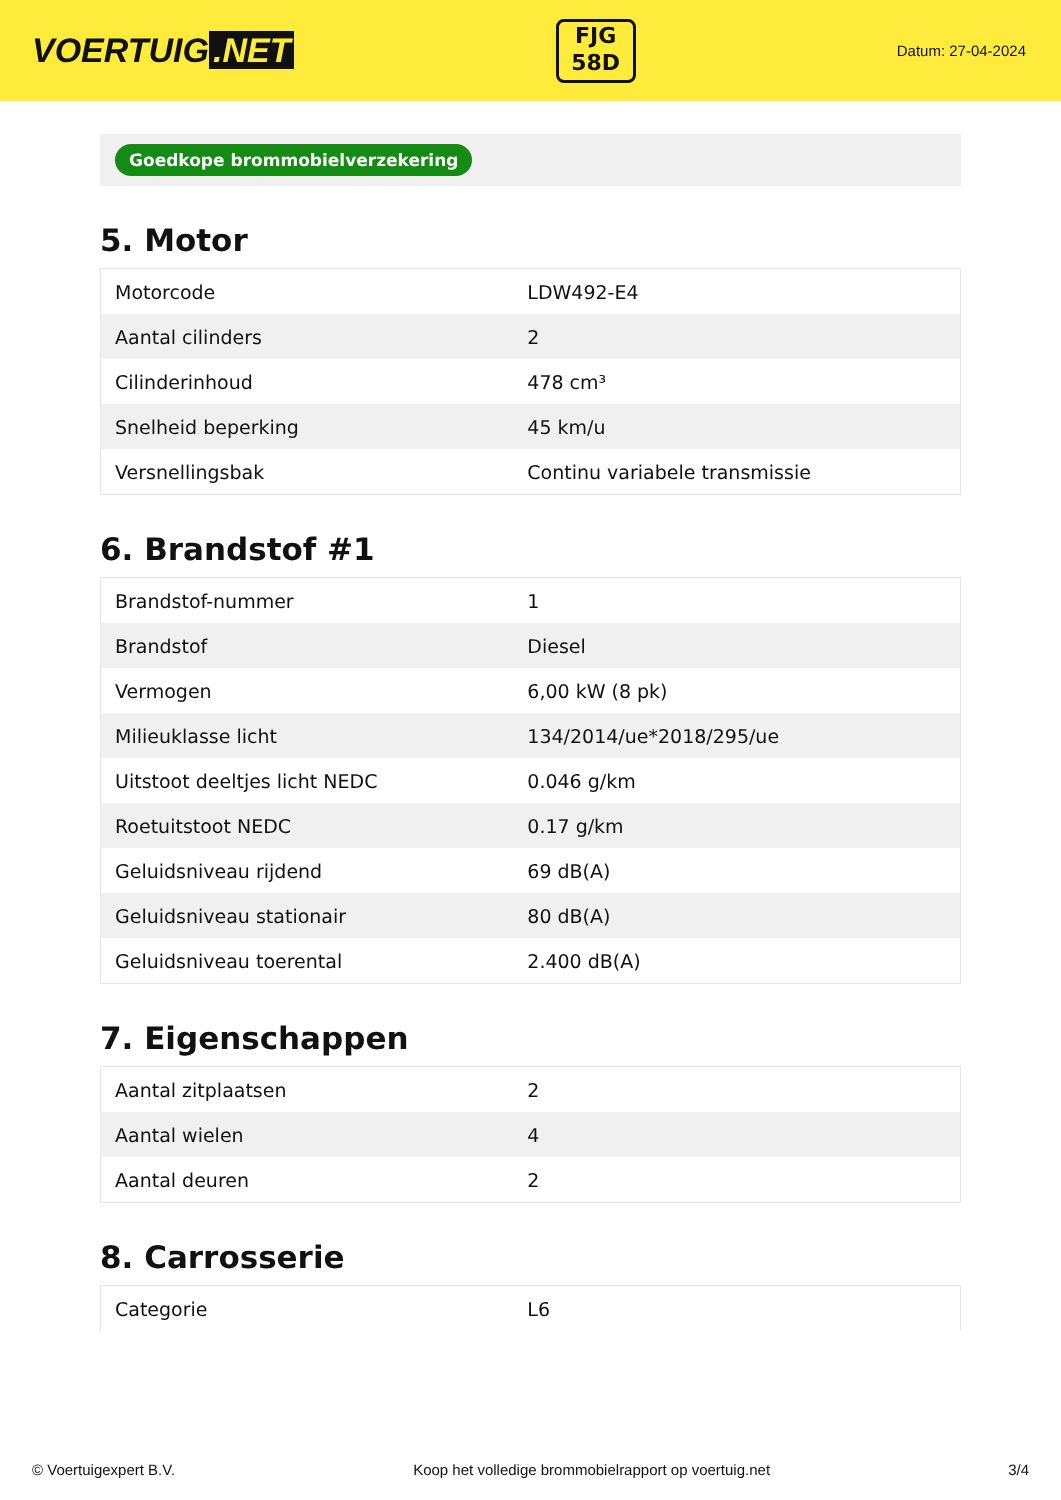VOERTUIG.NET
FJG
58D
Datum: 27-04-2024
Goedkope brommobielverzekering
5. Motor
| Motorcode | LDW492-E4 |
| Aantal cilinders | 2 |
| Cilinderinhoud | 478 cm³ |
| Snelheid beperking | 45 km/u |
| Versnellingsbak | Continu variabele transmissie |
6. Brandstof #1
| Brandstof-nummer | 1 |
| Brandstof | Diesel |
| Vermogen | 6,00 kW (8 pk) |
| Milieuklasse licht | 134/2014/ue*2018/295/ue |
| Uitstoot deeltjes licht NEDC | 0.046 g/km |
| Roetuitstoot NEDC | 0.17 g/km |
| Geluidsniveau rijdend | 69 dB(A) |
| Geluidsniveau stationair | 80 dB(A) |
| Geluidsniveau toerental | 2.400 dB(A) |
7. Eigenschappen
| Aantal zitplaatsen | 2 |
| Aantal wielen | 4 |
| Aantal deuren | 2 |
8. Carrosserie
| Categorie | L6 |
© Voertuigexpert B.V. Koop het volledige brommobielrapport op voertuig.net 3/4